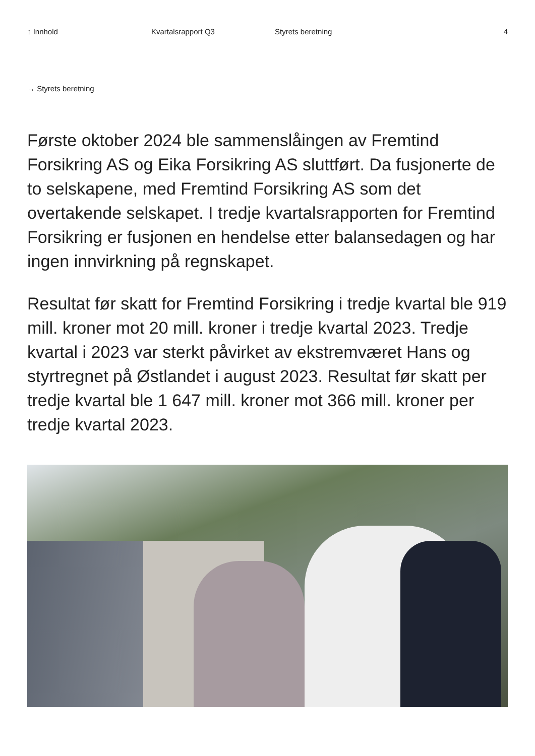↑ Innhold Kvartalsrapport Q3 Styrets beretning 4
→ Styrets beretning
Første oktober 2024 ble sammenslåingen av Fremtind Forsikring AS og Eika Forsikring AS sluttført. Da fusjonerte de to selskapene, med Fremtind Forsikring AS som det overtakende selskapet. I tredje kvartalsrapporten for Fremtind Forsikring er fusjonen en hendelse etter balansedagen og har ingen innvirkning på regnskapet.
Resultat før skatt for Fremtind Forsikring i tredje kvartal ble 919 mill. kroner mot 20 mill. kroner i tredje kvartal 2023. Tredje kvartal i 2023 var sterkt påvirket av ekstremværet Hans og styrtregnet på Østlandet i august 2023. Resultat før skatt per tredje kvartal ble 1 647 mill. kroner mot 366 mill. kroner per tredje kvartal 2023.